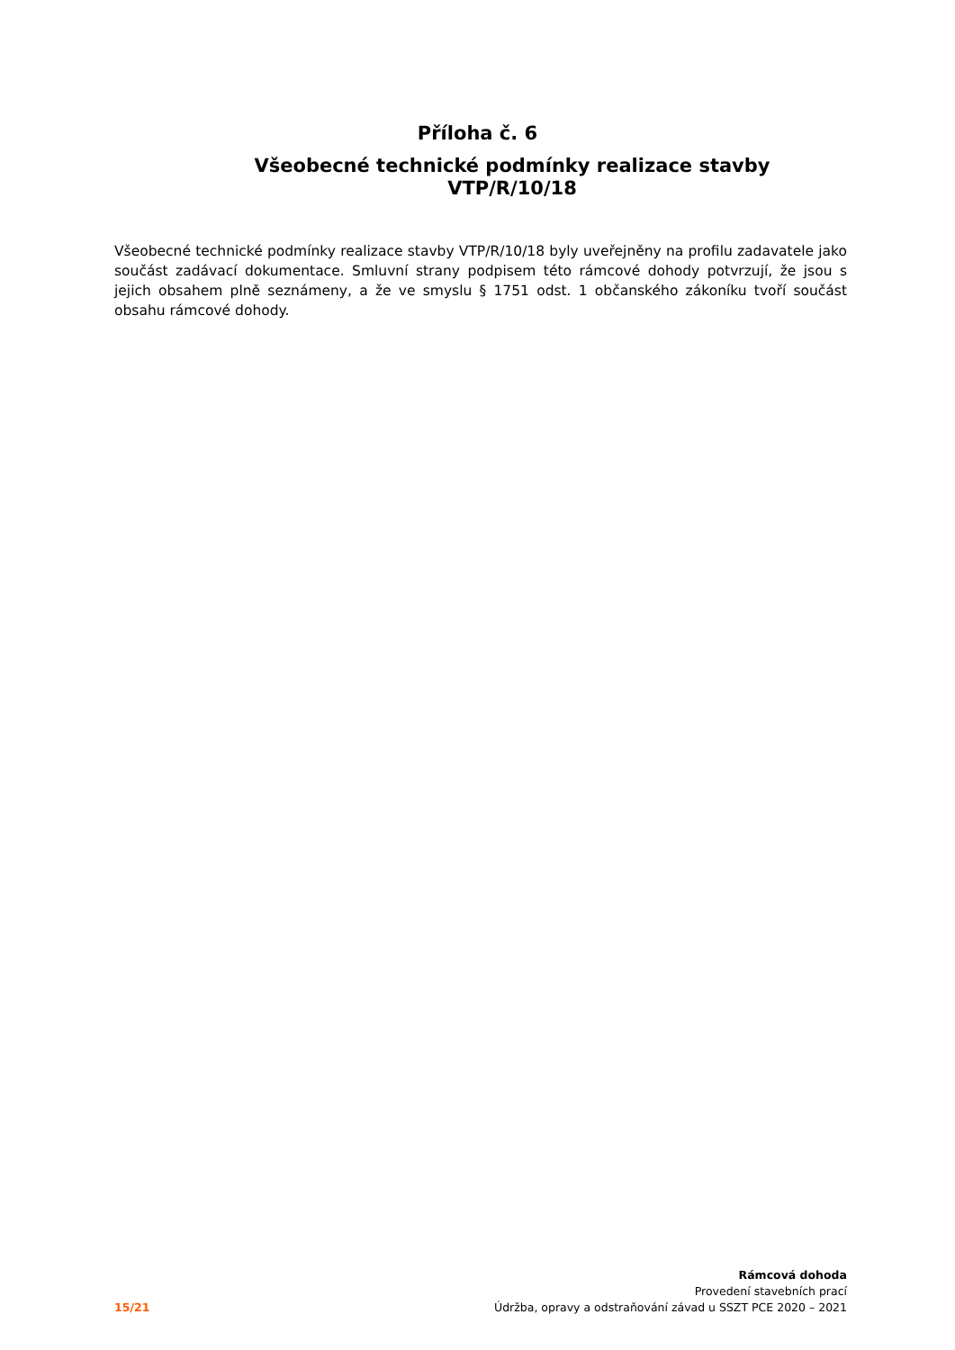Příloha č. 6
Všeobecné technické podmínky realizace stavby VTP/R/10/18
Všeobecné technické podmínky realizace stavby VTP/R/10/18 byly uveřejněny na profilu zadavatele jako součást zadávací dokumentace. Smluvní strany podpisem této rámcové dohody potvrzují, že jsou s jejich obsahem plně seznámeny, a že ve smyslu § 1751 odst. 1 občanského zákoníku tvoří součást obsahu rámcové dohody.
15/21
Rámcová dohoda
Provedení stavebních prací
Údržba, opravy a odstraňování závad u SSZT PCE 2020 – 2021